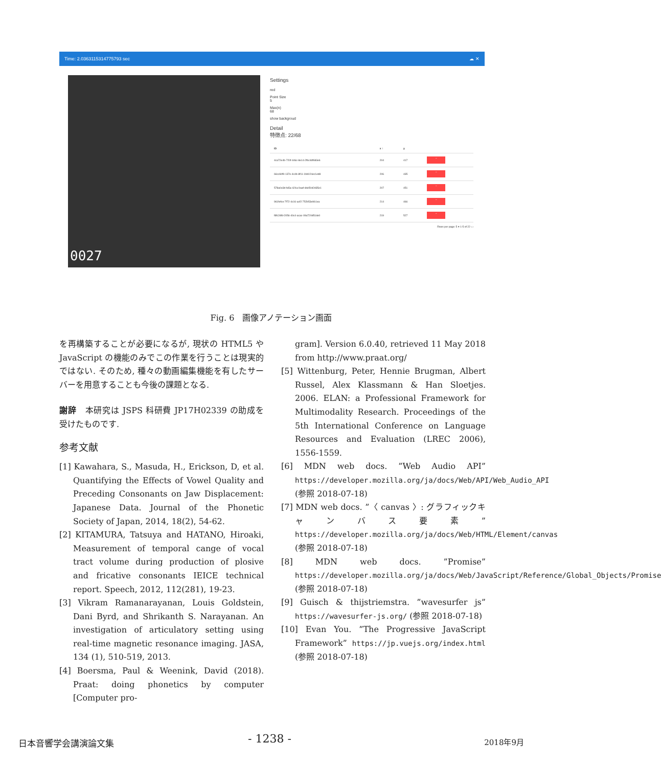Time: 2.0363115314775793 sec ☁ ✕
0027
Settings
red
Point Size
5
Max(n)
68
show backgroud
Detail
特徴点: 22/68
| ID | x ↑ | y | |
| --- | --- | --- | --- |
| 4ca72e4b-720f-446c-8e14-2fbc4df683e6 | 204 | 417 | − |
| 66cc84f9-137e-4c4b-8f11-1bb024ec1ed8 | 206 | 435 | − |
| 578a0e3d-fa5a-424a-9aaf-4de50d2d35e1 | 207 | 451 | − |
| 961fefce-7f72-4c16-acf2-752b53e961ea | 214 | 466 | − |
| f8fc2dfd-2056-40c4-acac-09a720d51de0 | 219 | 527 | − |
Rows per page: 5 ▾ 1-5 of 22 ‹ ›
Fig. 6　画像アノテーション画面
を再構築することが必要になるが, 現状の HTML5 や JavaScript の機能のみでこの作業を行うことは現実的ではない. そのため, 種々の動画編集機能を有したサーバーを用意することも今後の課題となる.
謝辞　本研究は JSPS 科研費 JP17H02339 の助成を受けたものです.
参考文献
[1] Kawahara, S., Masuda, H., Erickson, D, et al. Quantifying the Effects of Vowel Quality and Preceding Consonants on Jaw Displacement: Japanese Data. Journal of the Phonetic Society of Japan, 2014, 18(2), 54-62.
[2] KITAMURA, Tatsuya and HATANO, Hiroaki, Measurement of temporal cange of vocal tract volume during production of plosive and fricative consonants IEICE technical report. Speech, 2012, 112(281), 19-23.
[3] Vikram Ramanarayanan, Louis Goldstein, Dani Byrd, and Shrikanth S. Narayanan. An investigation of articulatory setting using real-time magnetic resonance imaging. JASA, 134 (1), 510-519, 2013.
[4] Boersma, Paul & Weenink, David (2018). Praat: doing phonetics by computer [Computer pro-
gram]. Version 6.0.40, retrieved 11 May 2018 from http://www.praat.org/
[5] Wittenburg, Peter, Hennie Brugman, Albert Russel, Alex Klassmann & Han Sloetjes. 2006. ELAN: a Professional Framework for Multimodality Research. Proceedings of the 5th International Conference on Language Resources and Evaluation (LREC 2006), 1556-1559.
[6] MDN web docs. ”Web Audio API” https://developer.mozilla.org/ja/docs/Web/API/Web_Audio_API (参照 2018-07-18)
[7] MDN web docs. ”〈 canvas 〉: グラフィックキャンバス要素” https://developer.mozilla.org/ja/docs/Web/HTML/Element/canvas (参照 2018-07-18)
[8] MDN web docs. ”Promise” https://developer.mozilla.org/ja/docs/Web/JavaScript/Reference/Global_Objects/Promise (参照 2018-07-18)
[9] Guisch & thijstriemstra. ”wavesurfer js” https://wavesurfer-js.org/ (参照 2018-07-18)
[10] Evan You. ”The Progressive JavaScript Framework” https://jp.vuejs.org/index.html (参照 2018-07-18)
日本音響学会講演論文集 - 1238 - 2018年9月